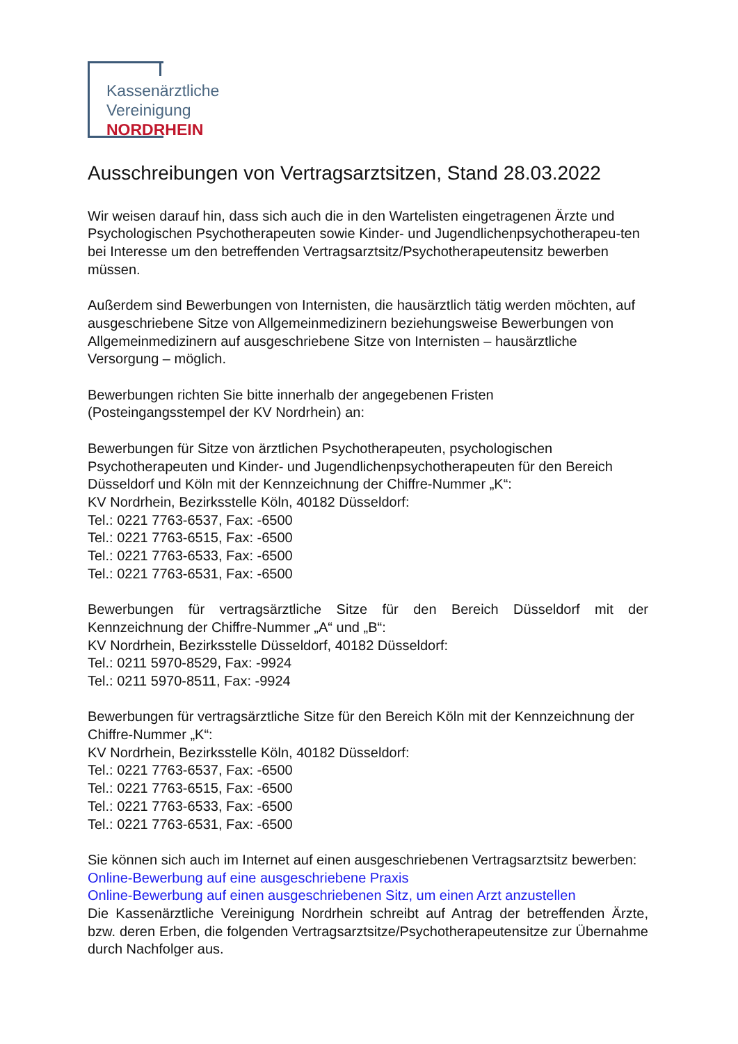Kassenärztliche
Vereinigung
NORDRHEIN
Ausschreibungen von Vertragsarztsitzen, Stand 28.03.2022
Wir weisen darauf hin, dass sich auch die in den Wartelisten eingetragenen Ärzte und Psychologischen Psychotherapeuten sowie Kinder- und Jugendlichenpsychotherapeu-ten bei Interesse um den betreffenden Vertragsarztsitz/Psychotherapeutensitz bewerben müssen.
Außerdem sind Bewerbungen von Internisten, die hausärztlich tätig werden möchten, auf ausgeschriebene Sitze von Allgemeinmedizinern beziehungsweise Bewerbungen von Allgemeinmedizinern auf ausgeschriebene Sitze von Internisten – hausärztliche Versorgung – möglich.
Bewerbungen richten Sie bitte innerhalb der angegebenen Fristen
(Posteingangsstempel der KV Nordrhein) an:
Bewerbungen für Sitze von ärztlichen Psychotherapeuten, psychologischen Psychotherapeuten und Kinder- und Jugendlichenpsychotherapeuten für den Bereich Düsseldorf und Köln mit der Kennzeichnung der Chiffre-Nummer „K“:
KV Nordrhein, Bezirksstelle Köln, 40182 Düsseldorf:
Tel.: 0221 7763-6537, Fax: -6500
Tel.: 0221 7763-6515, Fax: -6500
Tel.: 0221 7763-6533, Fax: -6500
Tel.: 0221 7763-6531, Fax: -6500
Bewerbungen für vertragsärztliche Sitze für den Bereich Düsseldorf mit der Kennzeichnung der Chiffre-Nummer „A“ und „B“:
KV Nordrhein, Bezirksstelle Düsseldorf, 40182 Düsseldorf:
Tel.: 0211 5970-8529, Fax: -9924
Tel.: 0211 5970-8511, Fax: -9924
Bewerbungen für vertragsärztliche Sitze für den Bereich Köln mit der Kennzeichnung der Chiffre-Nummer „K“:
KV Nordrhein, Bezirksstelle Köln, 40182 Düsseldorf:
Tel.: 0221 7763-6537, Fax: -6500
Tel.: 0221 7763-6515, Fax: -6500
Tel.: 0221 7763-6533, Fax: -6500
Tel.: 0221 7763-6531, Fax: -6500
Sie können sich auch im Internet auf einen ausgeschriebenen Vertragsarztsitz bewerben:
Online-Bewerbung auf eine ausgeschriebene Praxis
Online-Bewerbung auf einen ausgeschriebenen Sitz, um einen Arzt anzustellen
Die Kassenärztliche Vereinigung Nordrhein schreibt auf Antrag der betreffenden Ärzte, bzw. deren Erben, die folgenden Vertragsarztsitze/Psychotherapeutensitze zur Übernahme durch Nachfolger aus.